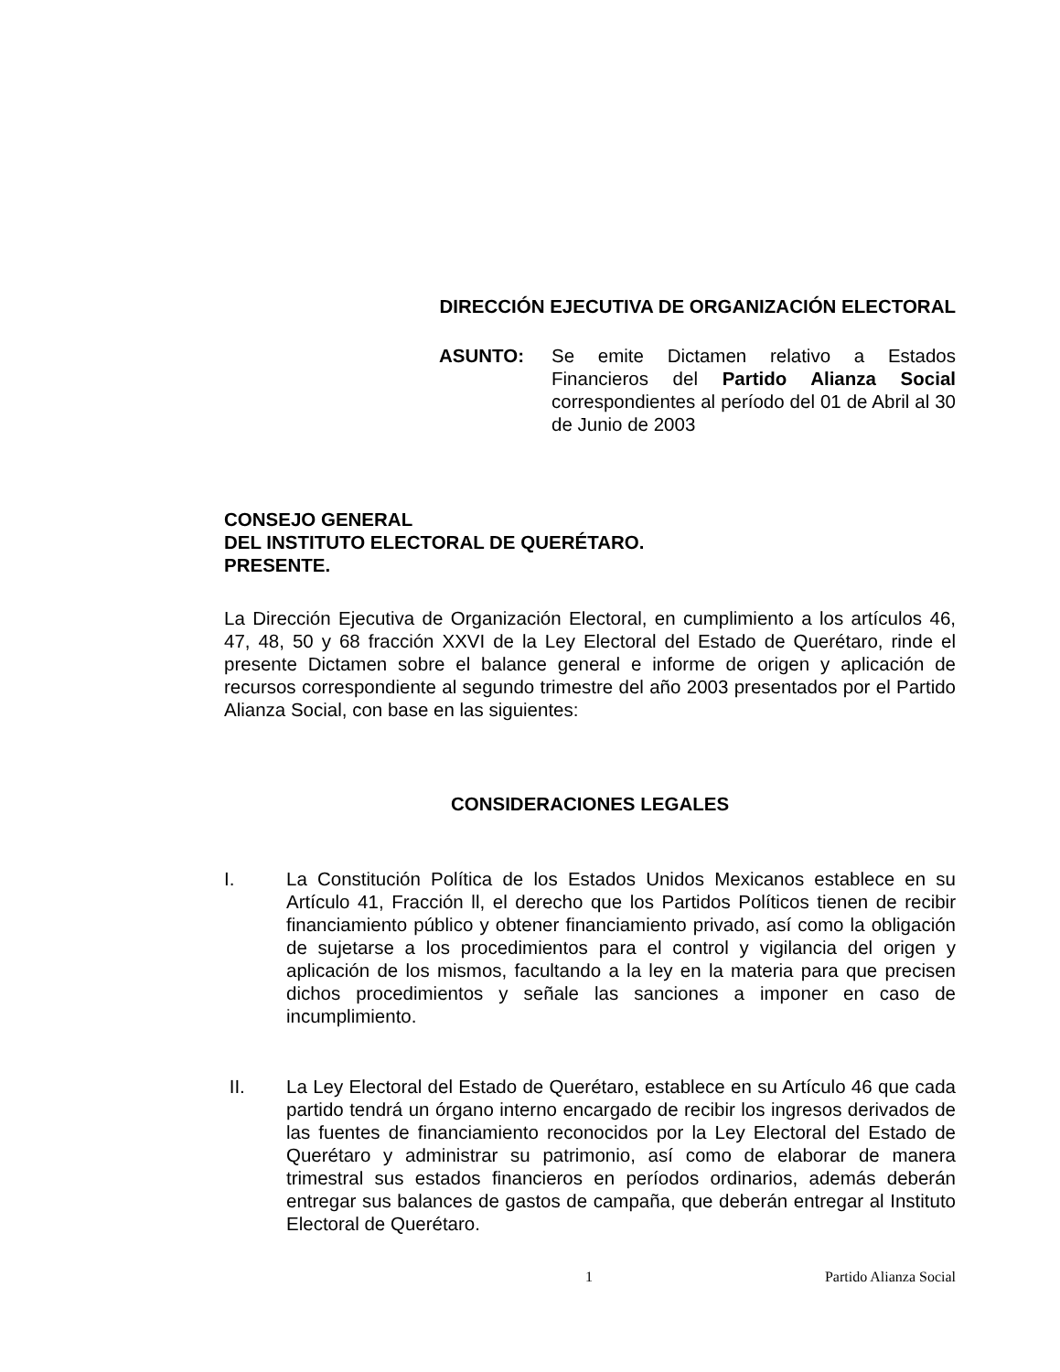DIRECCIÓN EJECUTIVA DE ORGANIZACIÓN ELECTORAL
ASUNTO: Se emite Dictamen relativo a Estados Financieros del Partido Alianza Social correspondientes al período del 01 de Abril al 30 de Junio de 2003
CONSEJO GENERAL
DEL INSTITUTO ELECTORAL DE QUERÉTARO.
PRESENTE.
La Dirección Ejecutiva de Organización Electoral, en cumplimiento a los artículos 46, 47, 48, 50 y 68 fracción XXVI de la Ley Electoral del Estado de Querétaro, rinde el presente Dictamen sobre el balance general e informe de origen y aplicación de recursos correspondiente al segundo trimestre del año 2003 presentados por el Partido Alianza Social, con base en las siguientes:
CONSIDERACIONES LEGALES
I. La Constitución Política de los Estados Unidos Mexicanos establece en su Artículo 41, Fracción ll, el derecho que los Partidos Políticos tienen de recibir financiamiento público y obtener financiamiento privado, así como la obligación de sujetarse a los procedimientos para el control y vigilancia del origen y aplicación de los mismos, facultando a la ley en la materia para que precisen dichos procedimientos y señale las sanciones a imponer en caso de incumplimiento.
II. La Ley Electoral del Estado de Querétaro, establece en su Artículo 46 que cada partido tendrá un órgano interno encargado de recibir los ingresos derivados de las fuentes de financiamiento reconocidos por la Ley Electoral del Estado de Querétaro y administrar su patrimonio, así como de elaborar de manera trimestral sus estados financieros en períodos ordinarios, además deberán entregar sus balances de gastos de campaña, que deberán entregar al Instituto Electoral de Querétaro.
1 Partido Alianza Social